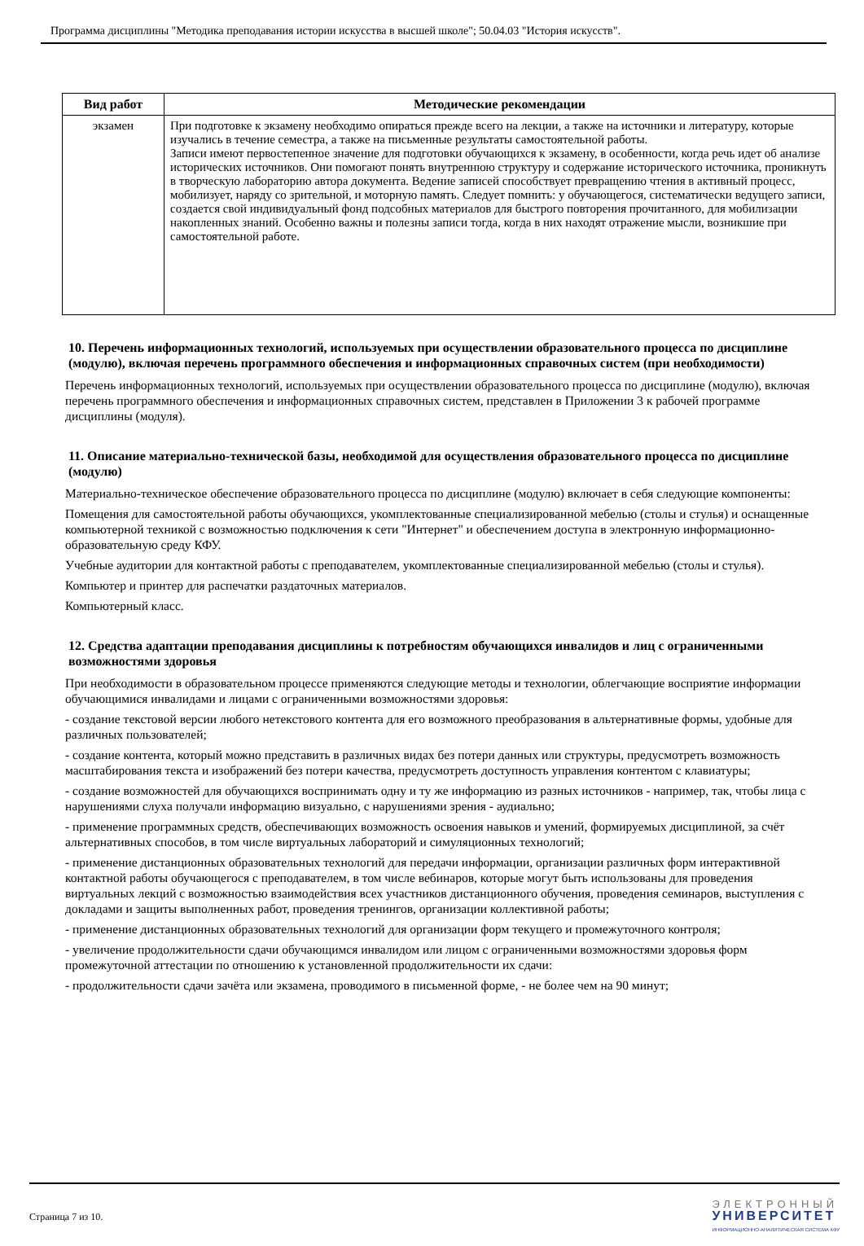Программа дисциплины "Методика преподавания истории искусства в высшей школе"; 50.04.03 "История искусств".
| Вид работ | Методические рекомендации |
| --- | --- |
| экзамен | При подготовке к экзамену необходимо опираться прежде всего на лекции, а также на источники и литературу, которые изучались в течение семестра, а также на письменные результаты самостоятельной работы. Записи имеют первостепенное значение для подготовки обучающихся к экзамену, в особенности, когда речь идет об анализе исторических источников. Они помогают понять внутреннюю структуру и содержание исторического источника, проникнуть в творческую лабораторию автора документа. Ведение записей способствует превращению чтения в активный процесс, мобилизует, наряду со зрительной, и моторную память. Следует помнить: у обучающегося, систематически ведущего записи, создается свой индивидуальный фонд подсобных материалов для быстрого повторения прочитанного, для мобилизации накопленных знаний. Особенно важны и полезны записи тогда, когда в них находят отражение мысли, возникшие при самостоятельной работе. |
10. Перечень информационных технологий, используемых при осуществлении образовательного процесса по дисциплине (модулю), включая перечень программного обеспечения и информационных справочных систем (при необходимости)
Перечень информационных технологий, используемых при осуществлении образовательного процесса по дисциплине (модулю), включая перечень программного обеспечения и информационных справочных систем, представлен в Приложении 3 к рабочей программе дисциплины (модуля).
11. Описание материально-технической базы, необходимой для осуществления образовательного процесса по дисциплине (модулю)
Материально-техническое обеспечение образовательного процесса по дисциплине (модулю) включает в себя следующие компоненты:
Помещения для самостоятельной работы обучающихся, укомплектованные специализированной мебелью (столы и стулья) и оснащенные компьютерной техникой с возможностью подключения к сети "Интернет" и обеспечением доступа в электронную информационно-образовательную среду КФУ.
Учебные аудитории для контактной работы с преподавателем, укомплектованные специализированной мебелью (столы и стулья).
Компьютер и принтер для распечатки раздаточных материалов.
Компьютерный класс.
12. Средства адаптации преподавания дисциплины к потребностям обучающихся инвалидов и лиц с ограниченными возможностями здоровья
При необходимости в образовательном процессе применяются следующие методы и технологии, облегчающие восприятие информации обучающимися инвалидами и лицами с ограниченными возможностями здоровья:
- создание текстовой версии любого нетекстового контента для его возможного преобразования в альтернативные формы, удобные для различных пользователей;
- создание контента, который можно представить в различных видах без потери данных или структуры, предусмотреть возможность масштабирования текста и изображений без потери качества, предусмотреть доступность управления контентом с клавиатуры;
- создание возможностей для обучающихся воспринимать одну и ту же информацию из разных источников - например, так, чтобы лица с нарушениями слуха получали информацию визуально, с нарушениями зрения - аудиально;
- применение программных средств, обеспечивающих возможность освоения навыков и умений, формируемых дисциплиной, за счёт альтернативных способов, в том числе виртуальных лабораторий и симуляционных технологий;
- применение дистанционных образовательных технологий для передачи информации, организации различных форм интерактивной контактной работы обучающегося с преподавателем, в том числе вебинаров, которые могут быть использованы для проведения виртуальных лекций с возможностью взаимодействия всех участников дистанционного обучения, проведения семинаров, выступления с докладами и защиты выполненных работ, проведения тренингов, организации коллективной работы;
- применение дистанционных образовательных технологий для организации форм текущего и промежуточного контроля;
- увеличение продолжительности сдачи обучающимся инвалидом или лицом с ограниченными возможностями здоровья форм промежуточной аттестации по отношению к установленной продолжительности их сдачи:
- продолжительности сдачи зачёта или экзамена, проводимого в письменной форме, - не более чем на 90 минут;
Страница 7 из 10.
ЭЛЕКТРОННЫЙ
УНИВЕРСИТЕТ
ИНФОРМАЦИОННО-АНАЛИТИЧЕСКАЯ СИСТЕМА КФУ